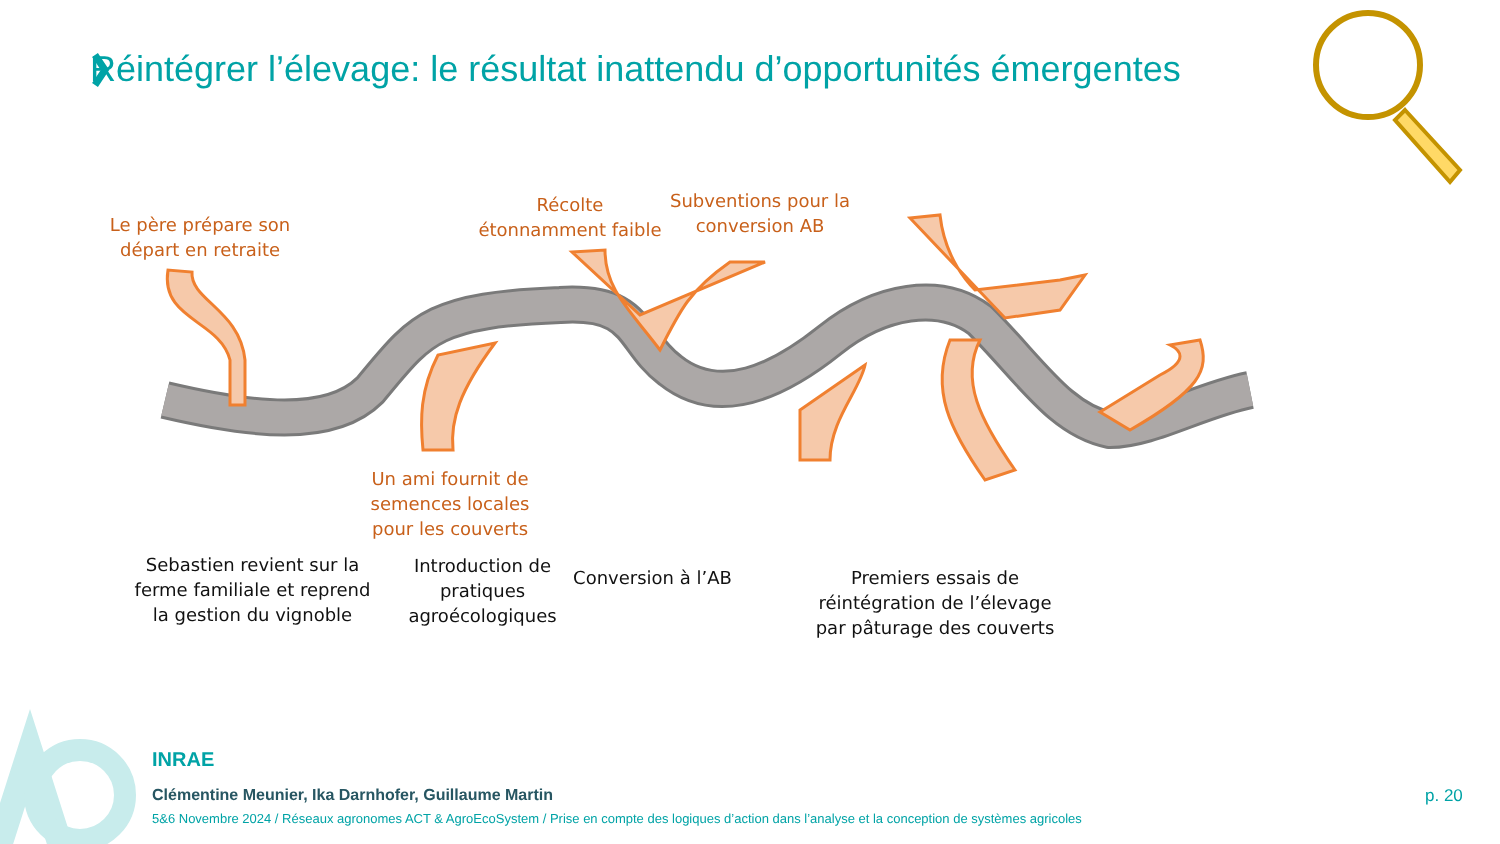Réintégrer l’élevage: le résultat inattendu d’opportunités émergentes
Le père prépare son départ en retraite
Récolte étonnamment faible
Subventions pour la conversion AB
Un ami fournit de semences locales pour les couverts
Sebastien revient sur la ferme familiale et reprend la gestion du vignoble
Introduction de pratiques agroécologiques
Conversion à l’AB
Premiers essais de réintégration de l’élevage par pâturage des couverts
INRAE
Clémentine Meunier, Ika Darnhofer, Guillaume Martin
5&6 Novembre 2024 / Réseaux agronomes ACT & AgroEcoSystem / Prise en compte des logiques d’action dans l’analyse et la conception de systèmes agricoles
p. 20